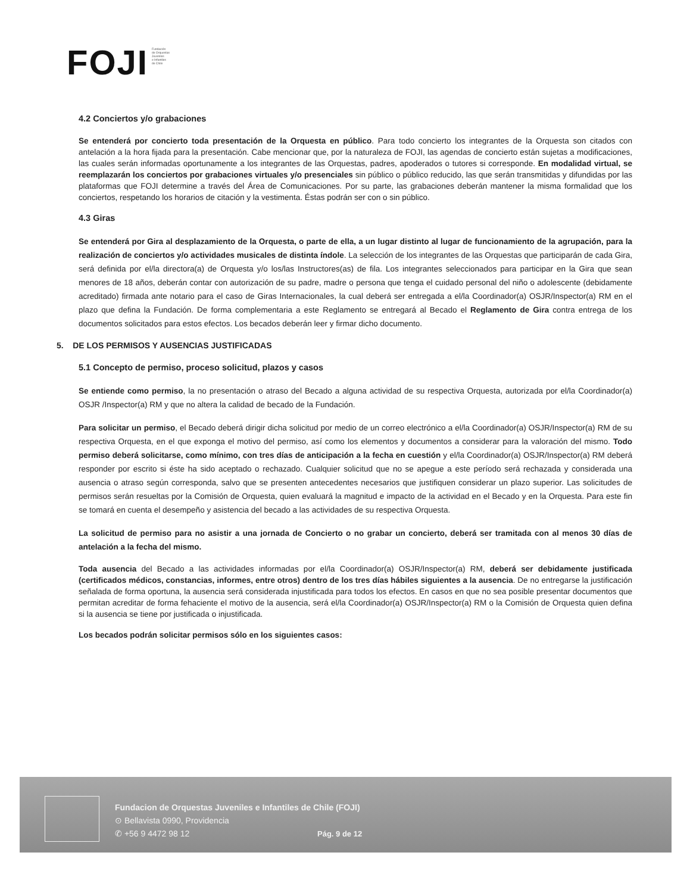FOJI
Fundación
de Orquestas
Juveniles
e Infantiles
de Chile
4.2 Conciertos y/o grabaciones
Se entenderá por concierto toda presentación de la Orquesta en público. Para todo concierto los integrantes de la Orquesta son citados con antelación a la hora fijada para la presentación. Cabe mencionar que, por la naturaleza de FOJI, las agendas de concierto están sujetas a modificaciones, las cuales serán informadas oportunamente a los integrantes de las Orquestas, padres, apoderados o tutores si corresponde. En modalidad virtual, se reemplazarán los conciertos por grabaciones virtuales y/o presenciales sin público o público reducido, las que serán transmitidas y difundidas por las plataformas que FOJI determine a través del Área de Comunicaciones. Por su parte, las grabaciones deberán mantener la misma formalidad que los conciertos, respetando los horarios de citación y la vestimenta. Éstas podrán ser con o sin público.
4.3 Giras
Se entenderá por Gira al desplazamiento de la Orquesta, o parte de ella, a un lugar distinto al lugar de funcionamiento de la agrupación, para la realización de conciertos y/o actividades musicales de distinta índole. La selección de los integrantes de las Orquestas que participarán de cada Gira, será definida por el/la directora(a) de Orquesta y/o los/las Instructores(as) de fila. Los integrantes seleccionados para participar en la Gira que sean menores de 18 años, deberán contar con autorización de su padre, madre o persona que tenga el cuidado personal del niño o adolescente (debidamente acreditado) firmada ante notario para el caso de Giras Internacionales, la cual deberá ser entregada a el/la Coordinador(a) OSJR/Inspector(a) RM en el plazo que defina la Fundación. De forma complementaria a este Reglamento se entregará al Becado el Reglamento de Gira contra entrega de los documentos solicitados para estos efectos. Los becados deberán leer y firmar dicho documento.
5. DE LOS PERMISOS Y AUSENCIAS JUSTIFICADAS
5.1 Concepto de permiso, proceso solicitud, plazos y casos
Se entiende como permiso, la no presentación o atraso del Becado a alguna actividad de su respectiva Orquesta, autorizada por el/la Coordinador(a) OSJR /Inspector(a) RM y que no altera la calidad de becado de la Fundación.
Para solicitar un permiso, el Becado deberá dirigir dicha solicitud por medio de un correo electrónico a el/la Coordinador(a) OSJR/Inspector(a) RM de su respectiva Orquesta, en el que exponga el motivo del permiso, así como los elementos y documentos a considerar para la valoración del mismo. Todo permiso deberá solicitarse, como mínimo, con tres días de anticipación a la fecha en cuestión y el/la Coordinador(a) OSJR/Inspector(a) RM deberá responder por escrito si éste ha sido aceptado o rechazado. Cualquier solicitud que no se apegue a este período será rechazada y considerada una ausencia o atraso según corresponda, salvo que se presenten antecedentes necesarios que justifiquen considerar un plazo superior. Las solicitudes de permisos serán resueltas por la Comisión de Orquesta, quien evaluará la magnitud e impacto de la actividad en el Becado y en la Orquesta. Para este fin se tomará en cuenta el desempeño y asistencia del becado a las actividades de su respectiva Orquesta.
La solicitud de permiso para no asistir a una jornada de Concierto o no grabar un concierto, deberá ser tramitada con al menos 30 días de antelación a la fecha del mismo.
Toda ausencia del Becado a las actividades informadas por el/la Coordinador(a) OSJR/Inspector(a) RM, deberá ser debidamente justificada (certificados médicos, constancias, informes, entre otros) dentro de los tres días hábiles siguientes a la ausencia. De no entregarse la justificación señalada de forma oportuna, la ausencia será considerada injustificada para todos los efectos. En casos en que no sea posible presentar documentos que permitan acreditar de forma fehaciente el motivo de la ausencia, será el/la Coordinador(a) OSJR/Inspector(a) RM o la Comisión de Orquesta quien defina si la ausencia se tiene por justificada o injustificada.
Los becados podrán solicitar permisos sólo en los siguientes casos:
Fundacion de Orquestas Juveniles e Infantiles de Chile (FOJI)
⊙ Bellavista 0990, Providencia
✆ +56 9 4472 98 12
Pág. 9 de 12